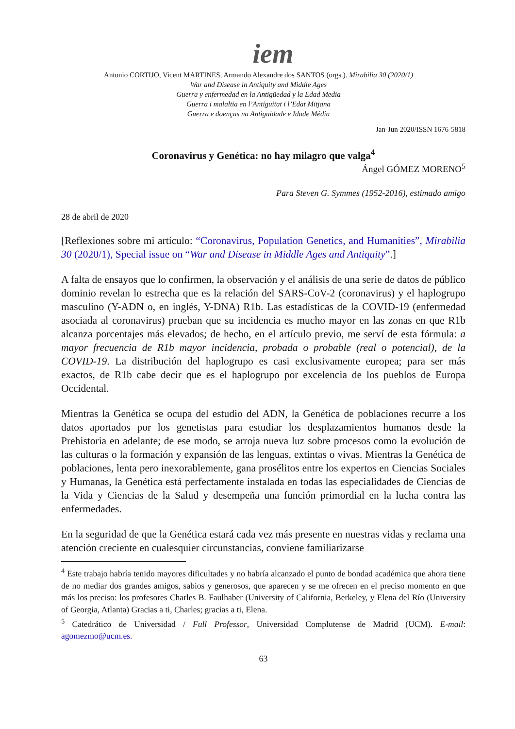iem
Antonio CORTIJO, Vicent MARTINES, Armando Alexandre dos SANTOS (orgs.). Mirabilia 30 (2020/1)
War and Disease in Antiquity and Middle Ages
Guerra y enfermedad en la Antigüedad y la Edad Media
Guerra i malaltia en l’Antiguitat i l’Edat Mitjana
Guerra e doenças na Antiguidade e Idade Média
Jan-Jun 2020/ISSN 1676-5818
Coronavirus y Genética: no hay milagro que valga<sup>4</sup>
Ángel GÓMEZ MORENO<sup>5</sup>
Para Steven G. Symmes (1952-2016), estimado amigo
28 de abril de 2020
[Reflexiones sobre mi artículo: “Coronavirus, Population Genetics, and Humanities”, Mirabilia 30 (2020/1), Special issue on “War and Disease in Middle Ages and Antiquity”.]
A falta de ensayos que lo confirmen, la observación y el análisis de una serie de datos de público dominio revelan lo estrecha que es la relación del SARS-CoV-2 (coronavirus) y el haplogrupo masculino (Y-ADN o, en inglés, Y-DNA) R1b. Las estadísticas de la COVID-19 (enfermedad asociada al coronavirus) prueban que su incidencia es mucho mayor en las zonas en que R1b alcanza porcentajes más elevados; de hecho, en el artículo previo, me serví de esta fórmula: a mayor frecuencia de R1b mayor incidencia, probada o probable (real o potencial), de la COVID-19. La distribución del haplogrupo es casi exclusivamente europea; para ser más exactos, de R1b cabe decir que es el haplogrupo por excelencia de los pueblos de Europa Occidental.
Mientras la Genética se ocupa del estudio del ADN, la Genética de poblaciones recurre a los datos aportados por los genetistas para estudiar los desplazamientos humanos desde la Prehistoria en adelante; de ese modo, se arroja nueva luz sobre procesos como la evolución de las culturas o la formación y expansión de las lenguas, extintas o vivas. Mientras la Genética de poblaciones, lenta pero inexorablemente, gana prosélitos entre los expertos en Ciencias Sociales y Humanas, la Genética está perfectamente instalada en todas las especialidades de Ciencias de la Vida y Ciencias de la Salud y desempeña una función primordial en la lucha contra las enfermedades.
En la seguridad de que la Genética estará cada vez más presente en nuestras vidas y reclama una atención creciente en cualesquier circunstancias, conviene familiarizarse
<sup>4</sup> Este trabajo habría tenido mayores dificultades y no habría alcanzado el punto de bondad académica que ahora tiene de no mediar dos grandes amigos, sabios y generosos, que aparecen y se me ofrecen en el preciso momento en que más los preciso: los profesores Charles B. Faulhaber (University of California, Berkeley, y Elena del Río (University of Georgia, Atlanta) Gracias a ti, Charles; gracias a ti, Elena.
<sup>5</sup> Catedrático de Universidad / Full Professor, Universidad Complutense de Madrid (UCM). E-mail: agomezmo@ucm.es.
63